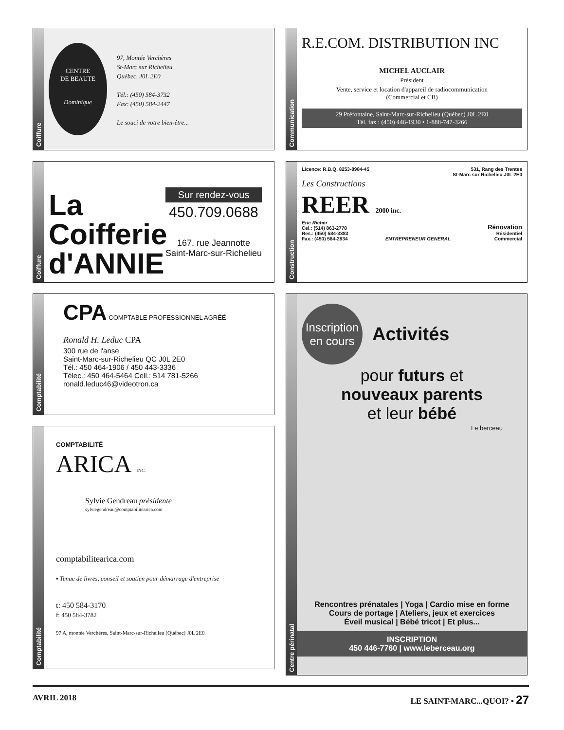Coiffure
CENTRE
DE BEAUTE
Dominique
97, Montée Verchères
St-Marc sur Richelieu
Québec, J0L 2E0
Tél.: (450) 584-3732
Fax: (450) 584-2447
Le souci de votre bien-être...
Coiffure
La Coifferie d'ANNIE
Sur rendez-vous
450.709.0688
167, rue Jeannotte
Saint-Marc-sur-Richelieu
Comptabilité
CPA COMPTABLE PROFESSIONNEL AGRÉÉ
Ronald H. Leduc CPA
300 rue de l'anse
Saint-Marc-sur-Richelieu QC J0L 2E0
Tél.: 450 464-1906 / 450 443-3336
Télec.: 450 464-5464 Cell.: 514 781-5266
ronald.leduc46@videotron.ca
Comptabilité
COMPTABILITÉ
ARICA INC.
Sylvie Gendreau présidente
sylviegendreau@comptabilitearica.com
comptabilitearica.com
▪ Tenue de livres, conseil et soutien pour démarrage d'entreprise
t: 450 584-3170
f: 450 584-3782
97 A, montée Verchères, Saint-Marc-sur-Richelieu (Québec) J0L 2E0
Communication
R.E.COM. DISTRIBUTION INC
MICHEL AUCLAIR
Président
Vente, service et location d'appareil de radiocommunication
(Commercial et CB)
29 Préfontaine, Saint-Marc-sur-Richelieu (Québec) J0L 2E0
Tél. fax : (450) 446-1930 • 1-888-747-3266
Construction
Licence: R.B.Q. 8253-8984-45 531, Rang des Trentes
St-Marc sur Richelieu J0L 2E0
Les Constructions
REER 2000 inc.
Eric Richer
Cel.: (514) 863-2778
Res.: (450) 584-3383
Fax.: (450) 584-2834 ENTREPRENEUR GENERAL Rénovation
Résidentiel
Commercial
Centre périnatal
Inscription en cours
Activités
pour futurs et
nouveaux parents
et leur bébé
Le berceau
Rencontres prénatales | Yoga | Cardio mise en forme
Cours de portage | Ateliers, jeux et exercices
Éveil musical | Bébé tricot | Et plus...
INSCRIPTION
450 446-7760 | www.leberceau.org
AVRIL 2018 LE SAINT-MARC...QUOI? • 27